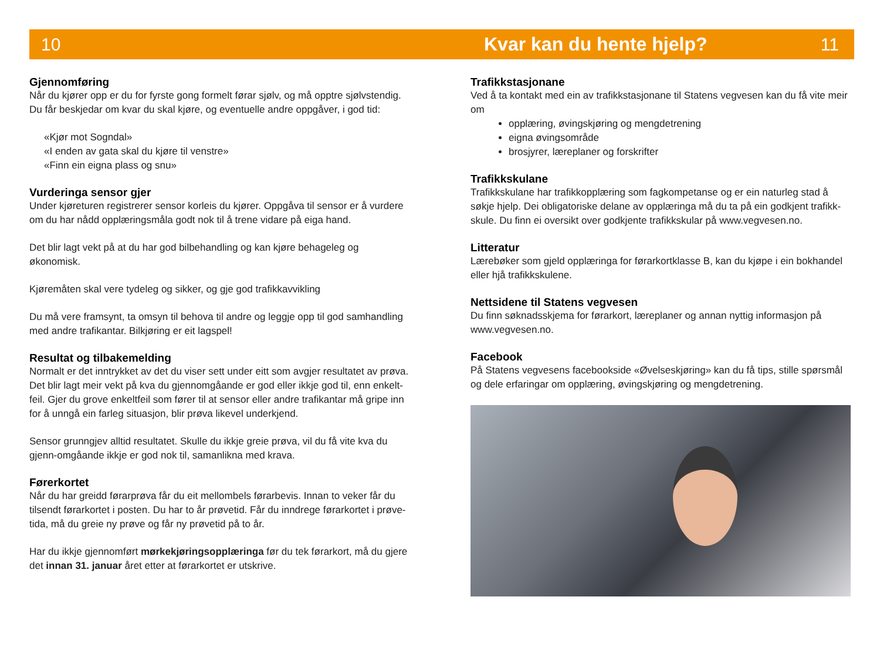10 Kvar kan du hente hjelp? 11
Gjennomføring
Når du kjører opp er du for fyrste gong formelt førar sjølv, og må opptre sjølvstendig. Du får beskjedar om kvar du skal kjøre, og eventuelle andre oppgåver, i god tid:
«Kjør mot Sogndal»
«I enden av gata skal du kjøre til venstre»
«Finn ein eigna plass og snu»
Vurderinga sensor gjer
Under kjøreturen registrerer sensor korleis du kjører. Oppgåva til sensor er å vurdere om du har nådd opplæringsmåla godt nok til å trene vidare på eiga hand.
Det blir lagt vekt på at du har god bilbehandling og kan kjøre behageleg og økonomisk.
Kjøremåten skal vere tydeleg og sikker, og gje god trafikkavvikling
Du må vere framsynt, ta omsyn til behova til andre og leggje opp til god samhandling med andre trafikantar. Bilkjøring er eit lagspel!
Resultat og tilbakemelding
Normalt er det inntrykket av det du viser sett under eitt som avgjer resultatet av prøva. Det blir lagt meir vekt på kva du gjennomgåande er god eller ikkje god til, enn enkelt-feil. Gjer du grove enkeltfeil som fører til at sensor eller andre trafikantar må gripe inn for å unngå ein farleg situasjon, blir prøva likevel underkjend.
Sensor grunngjev alltid resultatet. Skulle du ikkje greie prøva, vil du få vite kva du gjenn-omgåande ikkje er god nok til, samanlikna med krava.
Førerkortet
Når du har greidd førarprøva får du eit mellombels førarbevis. Innan to veker får du tilsendt førarkortet i posten. Du har to år prøvetid. Får du inndrege førarkortet i prøve-tida, må du greie ny prøve og får ny prøvetid på to år.
Har du ikkje gjennomført mørkekjøringsopplæringa før du tek førarkort, må du gjere det innan 31. januar året etter at førarkortet er utskrive.
Trafikkstasjonane
Ved å ta kontakt med ein av trafikkstasjonane til Statens vegvesen kan du få vite meir om
opplæring, øvingskjøring og mengdetrening
eigna øvingsområde
brosjyrer, læreplaner og forskrifter
Trafikkskulane
Trafikkskulane har trafikkopplæring som fagkompetanse og er ein naturleg stad å søkje hjelp. Dei obligatoriske delane av opplæringa må du ta på ein godkjent trafikk-skule. Du finn ei oversikt over godkjente trafikkskular på www.vegvesen.no.
Litteratur
Lærebøker som gjeld opplæringa for førarkortklasse B, kan du kjøpe i ein bokhandel eller hjå trafikkskulene.
Nettsidene til Statens vegvesen
Du finn søknadsskjema for førarkort, læreplaner og annan nyttig informasjon på www.vegvesen.no.
Facebook
På Statens vegvesens facebookside «Øvelseskjøring» kan du få tips, stille spørsmål og dele erfaringar om opplæring, øvingskjøring og mengdetrening.